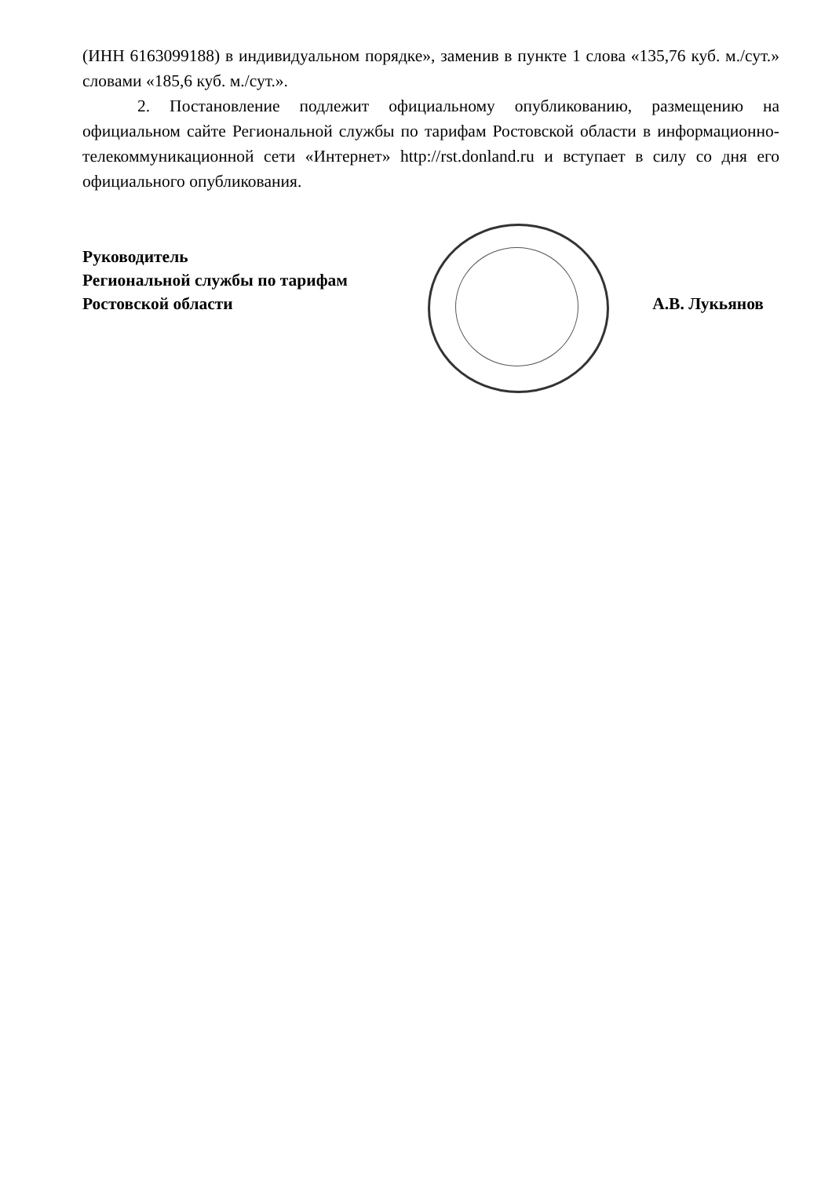(ИНН 6163099188) в индивидуальном порядке», заменив в пункте 1 слова «135,76 куб. м./сут.» словами «185,6 куб. м./сут.».
2. Постановление подлежит официальному опубликованию, размещению на официальном сайте Региональной службы по тарифам Ростовской области в информационно-телекоммуникационной сети «Интернет» http://rst.donland.ru и вступает в силу со дня его официального опубликования.
Руководитель
Региональной службы по тарифам
Ростовской области
А.В. Лукьянов